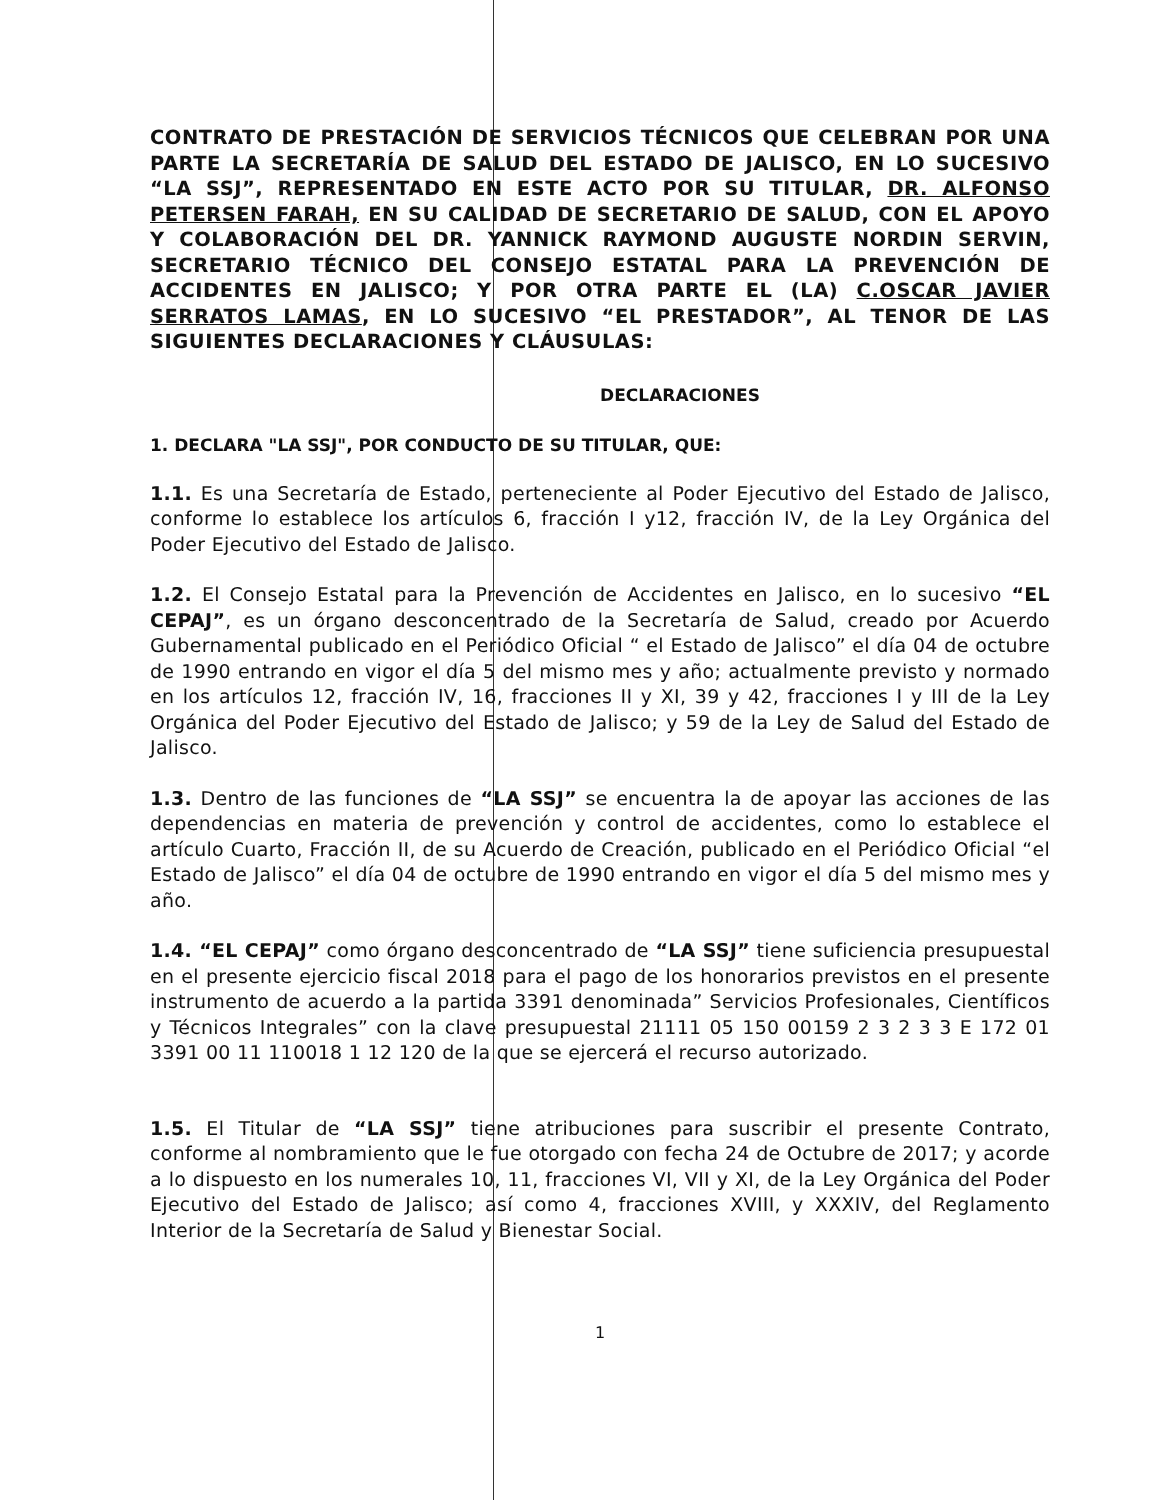CONTRATO DE PRESTACIÓN DE SERVICIOS TÉCNICOS QUE CELEBRAN POR UNA PARTE LA SECRETARÍA DE SALUD DEL ESTADO DE JALISCO, EN LO SUCESIVO “LA SSJ”, REPRESENTADO EN ESTE ACTO POR SU TITULAR, DR. ALFONSO PETERSEN FARAH, EN SU CALIDAD DE SECRETARIO DE SALUD, CON EL APOYO Y COLABORACIÓN DEL DR. YANNICK RAYMOND AUGUSTE NORDIN SERVIN, SECRETARIO TÉCNICO DEL CONSEJO ESTATAL PARA LA PREVENCIÓN DE ACCIDENTES EN JALISCO; Y POR OTRA PARTE EL (LA) C.OSCAR JAVIER SERRATOS LAMAS, EN LO SUCESIVO “EL PRESTADOR”, AL TENOR DE LAS SIGUIENTES DECLARACIONES Y CLÁUSULAS:
DECLARACIONES
1. DECLARA "LA SSJ", POR CONDUCTO DE SU TITULAR, QUE:
1.1. Es una Secretaría de Estado, perteneciente al Poder Ejecutivo del Estado de Jalisco, conforme lo establece los artículos 6, fracción I y12, fracción IV, de la Ley Orgánica del Poder Ejecutivo del Estado de Jalisco.
1.2. El Consejo Estatal para la Prevención de Accidentes en Jalisco, en lo sucesivo “EL CEPAJ”, es un órgano desconcentrado de la Secretaría de Salud, creado por Acuerdo Gubernamental publicado en el Periódico Oficial “ el Estado de Jalisco” el día 04 de octubre de 1990 entrando en vigor el día 5 del mismo mes y año; actualmente previsto y normado en los artículos 12, fracción IV, 16, fracciones II y XI, 39 y 42, fracciones I y III de la Ley Orgánica del Poder Ejecutivo del Estado de Jalisco; y 59 de la Ley de Salud del Estado de Jalisco.
1.3. Dentro de las funciones de “LA SSJ” se encuentra la de apoyar las acciones de las dependencias en materia de prevención y control de accidentes, como lo establece el artículo Cuarto, Fracción II, de su Acuerdo de Creación, publicado en el Periódico Oficial “el Estado de Jalisco” el día 04 de octubre de 1990 entrando en vigor el día 5 del mismo mes y año.
1.4. “EL CEPAJ” como órgano desconcentrado de “LA SSJ” tiene suficiencia presupuestal en el presente ejercicio fiscal 2018 para el pago de los honorarios previstos en el presente instrumento de acuerdo a la partida 3391 denominada” Servicios Profesionales, Científicos y Técnicos Integrales” con la clave presupuestal 21111 05 150 00159 2 3 2 3 3 E 172 01 3391 00 11 110018 1 12 120 de la que se ejercerá el recurso autorizado.
1.5. El Titular de “LA SSJ” tiene atribuciones para suscribir el presente Contrato, conforme al nombramiento que le fue otorgado con fecha 24 de Octubre de 2017; y acorde a lo dispuesto en los numerales 10, 11, fracciones VI, VII y XI, de la Ley Orgánica del Poder Ejecutivo del Estado de Jalisco; así como 4, fracciones XVIII, y XXXIV, del Reglamento Interior de la Secretaría de Salud y Bienestar Social.
1